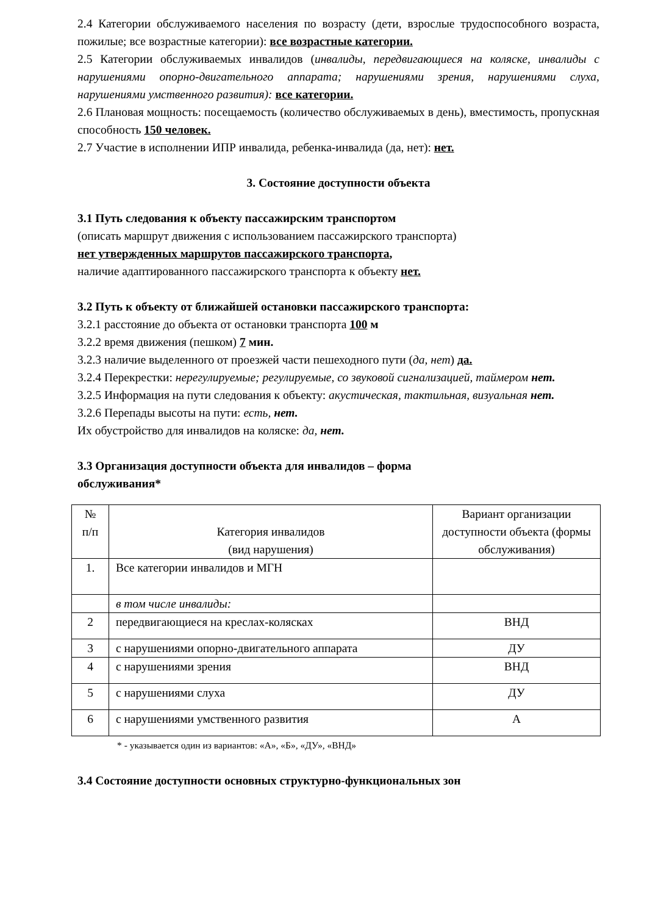2.4 Категории обслуживаемого населения по возрасту (дети, взрослые трудоспособного возраста, пожилые; все возрастные категории): все возрастные категории.
2.5 Категории обслуживаемых инвалидов (инвалиды, передвигающиеся на коляске, инвалиды с нарушениями опорно-двигательного аппарата; нарушениями зрения, нарушениями слуха, нарушениями умственного развития): все категории.
2.6 Плановая мощность: посещаемость (количество обслуживаемых в день), вместимость, пропускная способность 150 человек.
2.7 Участие в исполнении ИПР инвалида, ребенка-инвалида (да, нет): нет.
3. Состояние доступности объекта
3.1 Путь следования к объекту пассажирским транспортом
(описать маршрут движения с использованием пассажирского транспорта)
нет утвержденных маршрутов пассажирского транспорта,
наличие адаптированного пассажирского транспорта к объекту нет.
3.2 Путь к объекту от ближайшей остановки пассажирского транспорта:
3.2.1 расстояние до объекта от остановки транспорта 100 м
3.2.2 время движения (пешком) 7 мин.
3.2.3 наличие выделенного от проезжей части пешеходного пути (да, нет) да.
3.2.4 Перекрестки: нерегулируемые; регулируемые, со звуковой сигнализацией, таймером нет.
3.2.5 Информация на пути следования к объекту: акустическая, тактильная, визуальная нет.
3.2.6 Перепады высоты на пути: есть, нет.
Их обустройство для инвалидов на коляске: да, нет.
3.3 Организация доступности объекта для инвалидов – форма
обслуживания*
| № п/п | Категория инвалидов (вид нарушения) | Вариант организации доступности объекта (формы обслуживания) |
| 1. | Все категории инвалидов и МГН | |
| | в том числе инвалиды: | |
| 2 | передвигающиеся на креслах-колясках | ВНД |
| 3 | с нарушениями опорно-двигательного аппарата | ДУ |
| 4 | с нарушениями зрения | ВНД |
| 5 | с нарушениями слуха | ДУ |
| 6 | с нарушениями умственного развития | А |
* - указывается один из вариантов: «А», «Б», «ДУ», «ВНД»
3.4 Состояние доступности основных структурно-функциональных зон